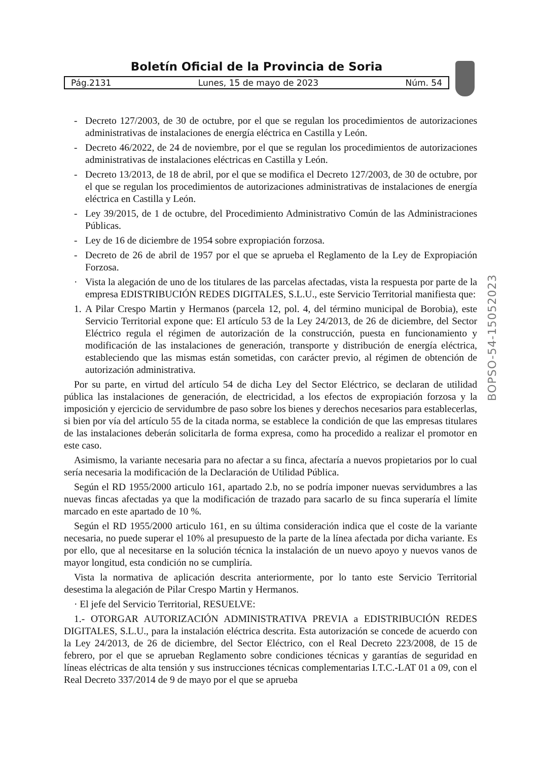Boletín Oficial de la Provincia de Soria
Pág.2131 Lunes, 15 de mayo de 2023 Núm. 54
BOPSO-54-15052023
- Decreto 127/2003, de 30 de octubre, por el que se regulan los procedimientos de autorizaciones administrativas de instalaciones de energía eléctrica en Castilla y León.
- Decreto 46/2022, de 24 de noviembre, por el que se regulan los procedimientos de autorizaciones administrativas de instalaciones eléctricas en Castilla y León.
- Decreto 13/2013, de 18 de abril, por el que se modifica el Decreto 127/2003, de 30 de octubre, por el que se regulan los procedimientos de autorizaciones administrativas de instalaciones de energía eléctrica en Castilla y León.
- Ley 39/2015, de 1 de octubre, del Procedimiento Administrativo Común de las Administraciones Públicas.
- Ley de 16 de diciembre de 1954 sobre expropiación forzosa.
- Decreto de 26 de abril de 1957 por el que se aprueba el Reglamento de la Ley de Expropiación Forzosa.
· Vista la alegación de uno de los titulares de las parcelas afectadas, vista la respuesta por parte de la empresa EDISTRIBUCIÓN REDES DIGITALES, S.L.U., este Servicio Territorial manifiesta que:
1. A Pilar Crespo Martin y Hermanos (parcela 12, pol. 4, del término municipal de Borobia), este Servicio Territorial expone que: El artículo 53 de la Ley 24/2013, de 26 de diciembre, del Sector Eléctrico regula el régimen de autorización de la construcción, puesta en funcionamiento y modificación de las instalaciones de generación, transporte y distribución de energía eléctrica, estableciendo que las mismas están sometidas, con carácter previo, al régimen de obtención de autorización administrativa.
Por su parte, en virtud del artículo 54 de dicha Ley del Sector Eléctrico, se declaran de utilidad pública las instalaciones de generación, de electricidad, a los efectos de expropiación forzosa y la imposición y ejercicio de servidumbre de paso sobre los bienes y derechos necesarios para establecerlas, si bien por vía del artículo 55 de la citada norma, se establece la condición de que las empresas titulares de las instalaciones deberán solicitarla de forma expresa, como ha procedido a realizar el promotor en este caso.
Asimismo, la variante necesaria para no afectar a su finca, afectaría a nuevos propietarios por lo cual sería necesaria la modificación de la Declaración de Utilidad Pública.
Según el RD 1955/2000 articulo 161, apartado 2.b, no se podría imponer nuevas servidumbres a las nuevas fincas afectadas ya que la modificación de trazado para sacarlo de su finca superaría el límite marcado en este apartado de 10 %.
Según el RD 1955/2000 articulo 161, en su última consideración indica que el coste de la variante necesaria, no puede superar el 10% al presupuesto de la parte de la línea afectada por dicha variante. Es por ello, que al necesitarse en la solución técnica la instalación de un nuevo apoyo y nuevos vanos de mayor longitud, esta condición no se cumpliría.
Vista la normativa de aplicación descrita anteriormente, por lo tanto este Servicio Territorial desestima la alegación de Pilar Crespo Martin y Hermanos.
· El jefe del Servicio Territorial, RESUELVE:
1.- OTORGAR AUTORIZACIÓN ADMINISTRATIVA PREVIA a EDISTRIBUCIÓN REDES DIGITALES, S.L.U., para la instalación eléctrica descrita. Esta autorización se concede de acuerdo con la Ley 24/2013, de 26 de diciembre, del Sector Eléctrico, con el Real Decreto 223/2008, de 15 de febrero, por el que se aprueban Reglamento sobre condiciones técnicas y garantías de seguridad en líneas eléctricas de alta tensión y sus instrucciones técnicas complementarias I.T.C.-LAT 01 a 09, con el Real Decreto 337/2014 de 9 de mayo por el que se aprueba